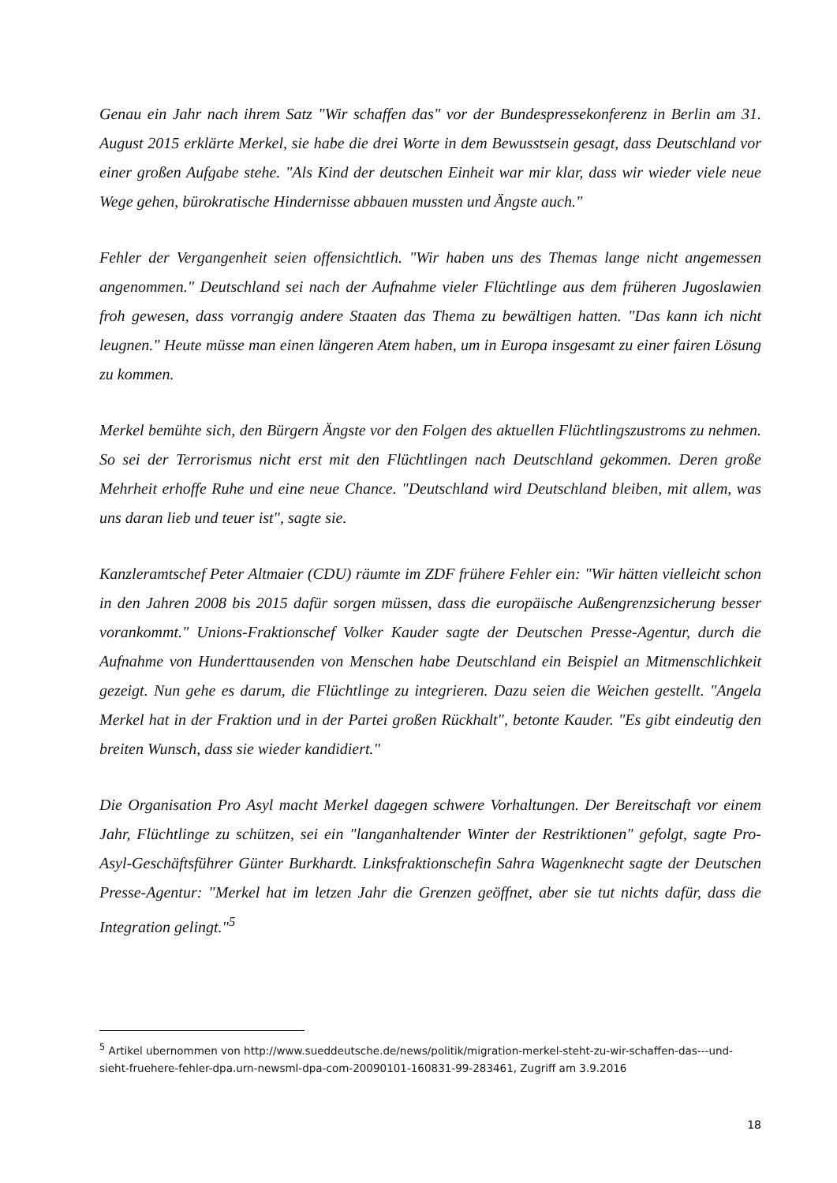Genau ein Jahr nach ihrem Satz "Wir schaffen das" vor der Bundespressekonferenz in Berlin am 31. August 2015 erklärte Merkel, sie habe die drei Worte in dem Bewusstsein gesagt, dass Deutschland vor einer großen Aufgabe stehe. "Als Kind der deutschen Einheit war mir klar, dass wir wieder viele neue Wege gehen, bürokratische Hindernisse abbauen mussten und Ängste auch."
Fehler der Vergangenheit seien offensichtlich. "Wir haben uns des Themas lange nicht angemessen angenommen." Deutschland sei nach der Aufnahme vieler Flüchtlinge aus dem früheren Jugoslawien froh gewesen, dass vorrangig andere Staaten das Thema zu bewältigen hatten. "Das kann ich nicht leugnen." Heute müsse man einen längeren Atem haben, um in Europa insgesamt zu einer fairen Lösung zu kommen.
Merkel bemühte sich, den Bürgern Ängste vor den Folgen des aktuellen Flüchtlingszustroms zu nehmen. So sei der Terrorismus nicht erst mit den Flüchtlingen nach Deutschland gekommen. Deren große Mehrheit erhoffe Ruhe und eine neue Chance. "Deutschland wird Deutschland bleiben, mit allem, was uns daran lieb und teuer ist", sagte sie.
Kanzleramtschef Peter Altmaier (CDU) räumte im ZDF frühere Fehler ein: "Wir hätten vielleicht schon in den Jahren 2008 bis 2015 dafür sorgen müssen, dass die europäische Außengrenzsicherung besser vorankommt." Unions-Fraktionschef Volker Kauder sagte der Deutschen Presse-Agentur, durch die Aufnahme von Hunderttausenden von Menschen habe Deutschland ein Beispiel an Mitmenschlichkeit gezeigt. Nun gehe es darum, die Flüchtlinge zu integrieren. Dazu seien die Weichen gestellt. "Angela Merkel hat in der Fraktion und in der Partei großen Rückhalt", betonte Kauder. "Es gibt eindeutig den breiten Wunsch, dass sie wieder kandidiert."
Die Organisation Pro Asyl macht Merkel dagegen schwere Vorhaltungen. Der Bereitschaft vor einem Jahr, Flüchtlinge zu schützen, sei ein "langanhaltender Winter der Restriktionen" gefolgt, sagte Pro-Asyl-Geschäftsführer Günter Burkhardt. Linksfraktionschefin Sahra Wagenknecht sagte der Deutschen Presse-Agentur: "Merkel hat im letzen Jahr die Grenzen geöffnet, aber sie tut nichts dafür, dass die Integration gelingt."<sup>5</sup>
<sup>5</sup> Artikel ubernommen von http://www.sueddeutsche.de/news/politik/migration-merkel-steht-zu-wir-schaffen-das---und-sieht-fruehere-fehler-dpa.urn-newsml-dpa-com-20090101-160831-99-283461, Zugriff am 3.9.2016
18